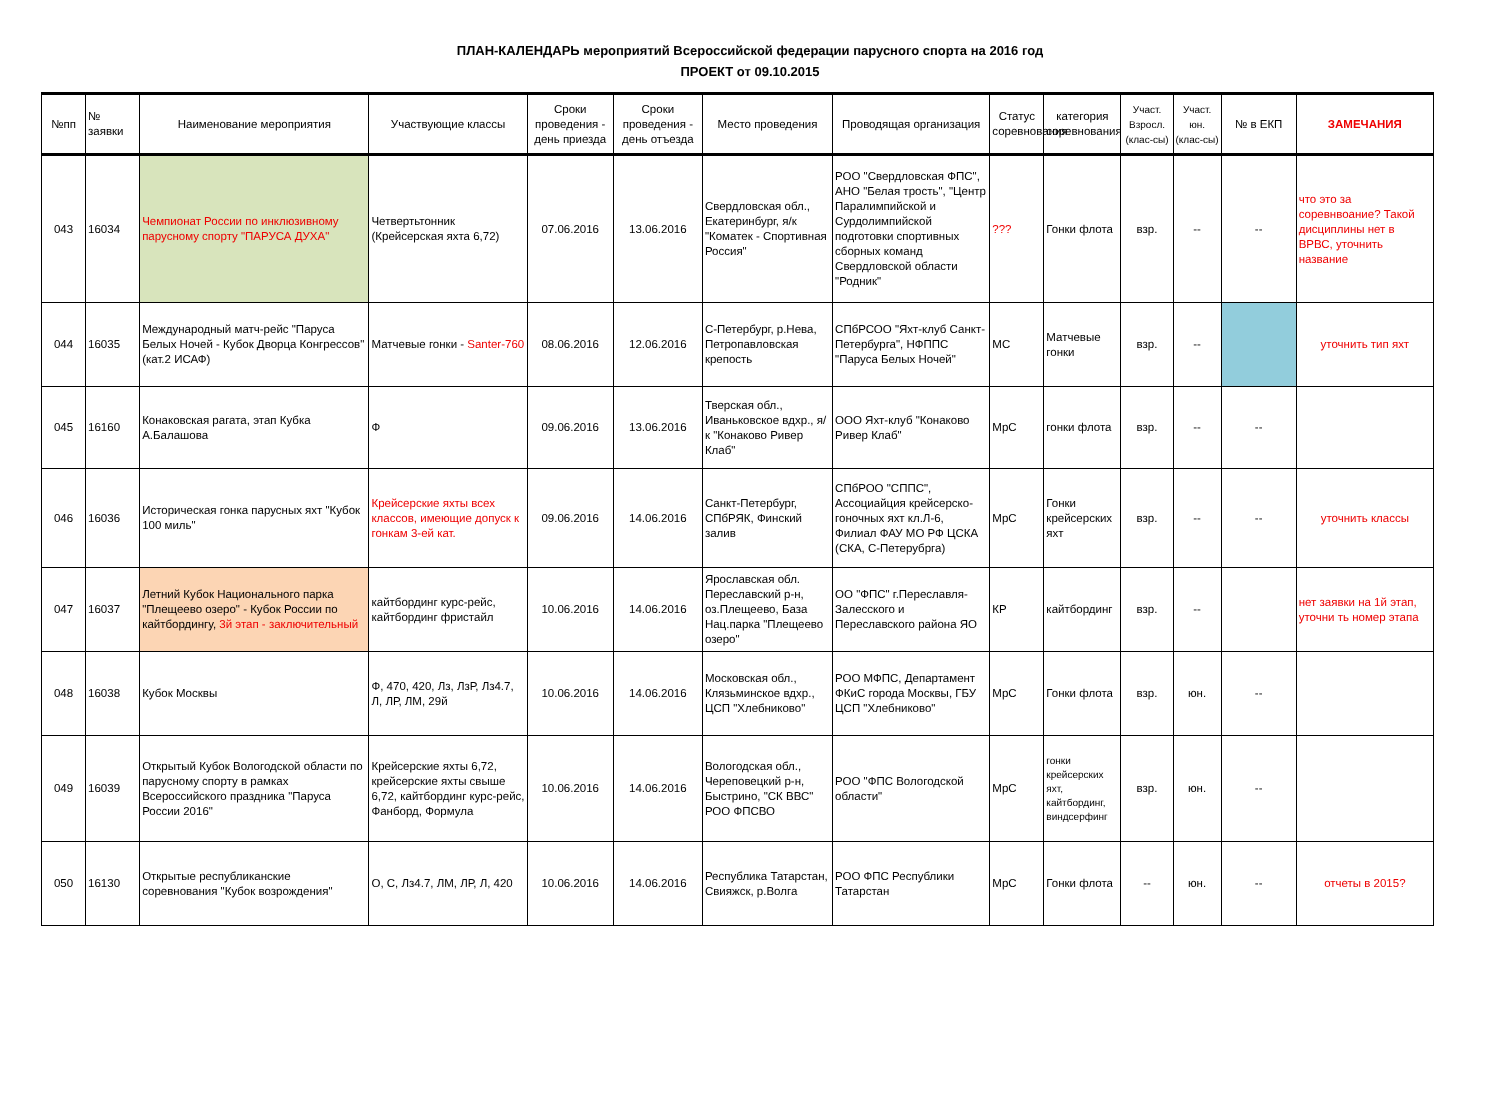ПЛАН-КАЛЕНДАРЬ мероприятий Всероссийской федерации парусного спорта на 2016 год
ПРОЕКТ от 09.10.2015
| №пп | № заявки | Наименование мероприятия | Участвующие классы | Сроки проведения - день приезда | Сроки проведения - день отъезда | Место проведения | Проводящая организация | Статус соревнования | категория соревнования | Участ. Взросл. (клас-сы) | Участ. юн. (клас-сы) | № в ЕКП | ЗАМЕЧАНИЯ |
| --- | --- | --- | --- | --- | --- | --- | --- | --- | --- | --- | --- | --- | --- |
| 043 | 16034 | Чемпионат России по инклюзивному парусному спорту "ПАРУСА ДУХА" | Четвертьтонник (Крейсерская яхта 6,72) | 07.06.2016 | 13.06.2016 | Свердловская обл., Екатеринбург, я/к "Коматек - Спортивная Россия" | РОО "Свердловская ФПС", АНО "Белая трость", "Центр Паралимпийской и Сурдолимпийской подготовки спортивных сборных команд Свердловской области "Родник" | ??? | Гонки флота | взр. | -- | -- | что это за соревнвоание? Такой дисциплины нет в ВРВС, уточнить название |
| 044 | 16035 | Международный матч-рейс "Паруса Белых Ночей - Кубок Дворца Конгрессов" (кат.2 ИСАФ) | Матчевые гонки - Santer-760 | 08.06.2016 | 12.06.2016 | С-Петербург, р.Нева, Петропавловская крепость | СПбРСОО "Яхт-клуб Санкт-Петербурга", НФППС "Паруса Белых Ночей" | МС | Матчевые гонки | взр. | -- | | уточнить тип яхт |
| 045 | 16160 | Конаковская рагата, этап Кубка А.Балашова | Ф | 09.06.2016 | 13.06.2016 | Тверская обл., Иваньковское вдхр., я/к "Конаково Ривер Клаб" | ООО Яхт-клуб "Конаково Ривер Клаб" | МрС | гонки флота | взр. | -- | -- | |
| 046 | 16036 | Историческая гонка парусных яхт "Кубок 100 миль" | Крейсерские яхты всех классов, имеющие допуск к гонкам 3-ей кат. | 09.06.2016 | 14.06.2016 | Санкт-Петербург, СПбРЯК, Финский залив | СПбРОО "СППС", Ассоциайция крейсерско-гоночных яхт кл.Л-6, Филиал ФАУ МО РФ ЦСКА (СКА, С-Петерубрга) | МрС | Гонки крейсерских яхт | взр. | -- | -- | уточнить классы |
| 047 | 16037 | Летний Кубок Национального парка "Плещеево озеро" - Кубок России по кайтбордингу, 3й этап - заключительный | кайтбординг курс-рейс, кайтбординг фристайл | 10.06.2016 | 14.06.2016 | Ярославская обл. Переславский р-н, оз.Плещеево, База Нац.парка "Плещеево озеро" | ОО "ФПС" г.Переславля-Залесского и Переславского района ЯО | КР | кайтбординг | взр. | -- | | нет заявки на 1й этап, уточни ть номер этапа |
| 048 | 16038 | Кубок Москвы | Ф, 470, 420, Лз, ЛзР, Лз4.7, Л, ЛР, ЛМ, 29й | 10.06.2016 | 14.06.2016 | Московская обл., Клязьминское вдхр., ЦСП "Хлебниково" | РОО МФПС, Департамент ФКиС города Москвы, ГБУ ЦСП "Хлебниково" | МрС | Гонки флота | взр. | юн. | -- | |
| 049 | 16039 | Открытый Кубок Вологодской области по парусному спорту в рамках Всероссийского праздника "Паруса России 2016" | Крейсерские яхты 6,72, крейсерские яхты свыше 6,72, кайтбординг курс-рейс, Фанборд, Формула | 10.06.2016 | 14.06.2016 | Вологодская обл., Череповецкий р-н, Быстрино, "СК ВВС" РОО ФПСВО | РОО "ФПС Вологодской области" | МрС | гонки крейсерских яхт, кайтбординг, виндсерфинг | взр. | юн. | -- | |
| 050 | 16130 | Открытые республиканские соревнования "Кубок возрождения" | О, С, Лз4.7, ЛМ, ЛР, Л, 420 | 10.06.2016 | 14.06.2016 | Республика Татарстан, Свияжск, р.Волга | РОО ФПС Республики Татарстан | МрС | Гонки флота | -- | юн. | -- | отчеты в 2015? |